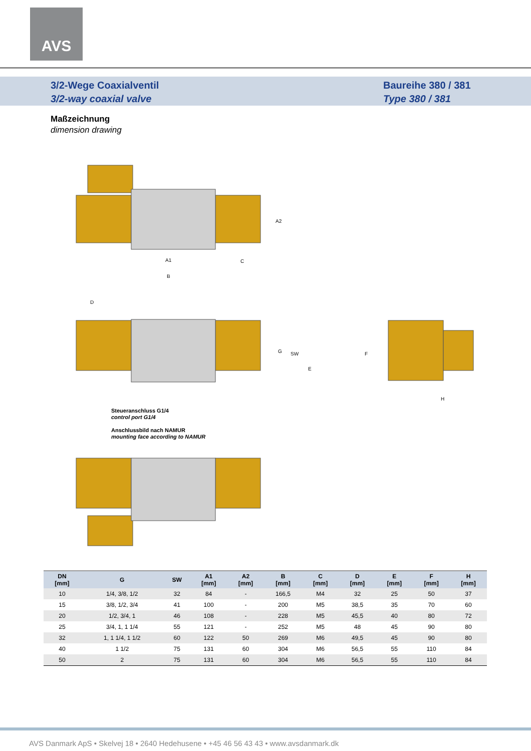AVS
3/2-Wege Coaxialventil
3/2-way coaxial valve
Baureihe 380 / 381
Type 380 / 381
Maßzeichnung
dimension drawing
A1
B
A2
C
D
G
SW
E
F
H
Steueranschluss G1/4
control port G1/4
Anschlussbild nach NAMUR
mounting face according to NAMUR
| DN [mm] | G | SW | A1 [mm] | A2 [mm] | B [mm] | C [mm] | D [mm] | E [mm] | F [mm] | H [mm] |
| --- | --- | --- | --- | --- | --- | --- | --- | --- | --- | --- |
| 10 | 1/4, 3/8, 1/2 | 32 | 84 | - | 166,5 | M4 | 32 | 25 | 50 | 37 |
| 15 | 3/8, 1/2, 3/4 | 41 | 100 | - | 200 | M5 | 38,5 | 35 | 70 | 60 |
| 20 | 1/2, 3/4, 1 | 46 | 108 | - | 228 | M5 | 45,5 | 40 | 80 | 72 |
| 25 | 3/4, 1, 1 1/4 | 55 | 121 | - | 252 | M5 | 48 | 45 | 90 | 80 |
| 32 | 1, 1 1/4, 1 1/2 | 60 | 122 | 50 | 269 | M6 | 49,5 | 45 | 90 | 80 |
| 40 | 1 1/2 | 75 | 131 | 60 | 304 | M6 | 56,5 | 55 | 110 | 84 |
| 50 | 2 | 75 | 131 | 60 | 304 | M6 | 56,5 | 55 | 110 | 84 |
AVS Danmark ApS • Skelvej 18 • 2640 Hedehusene • +45 46 56 43 43 • www.avsdanmark.dk